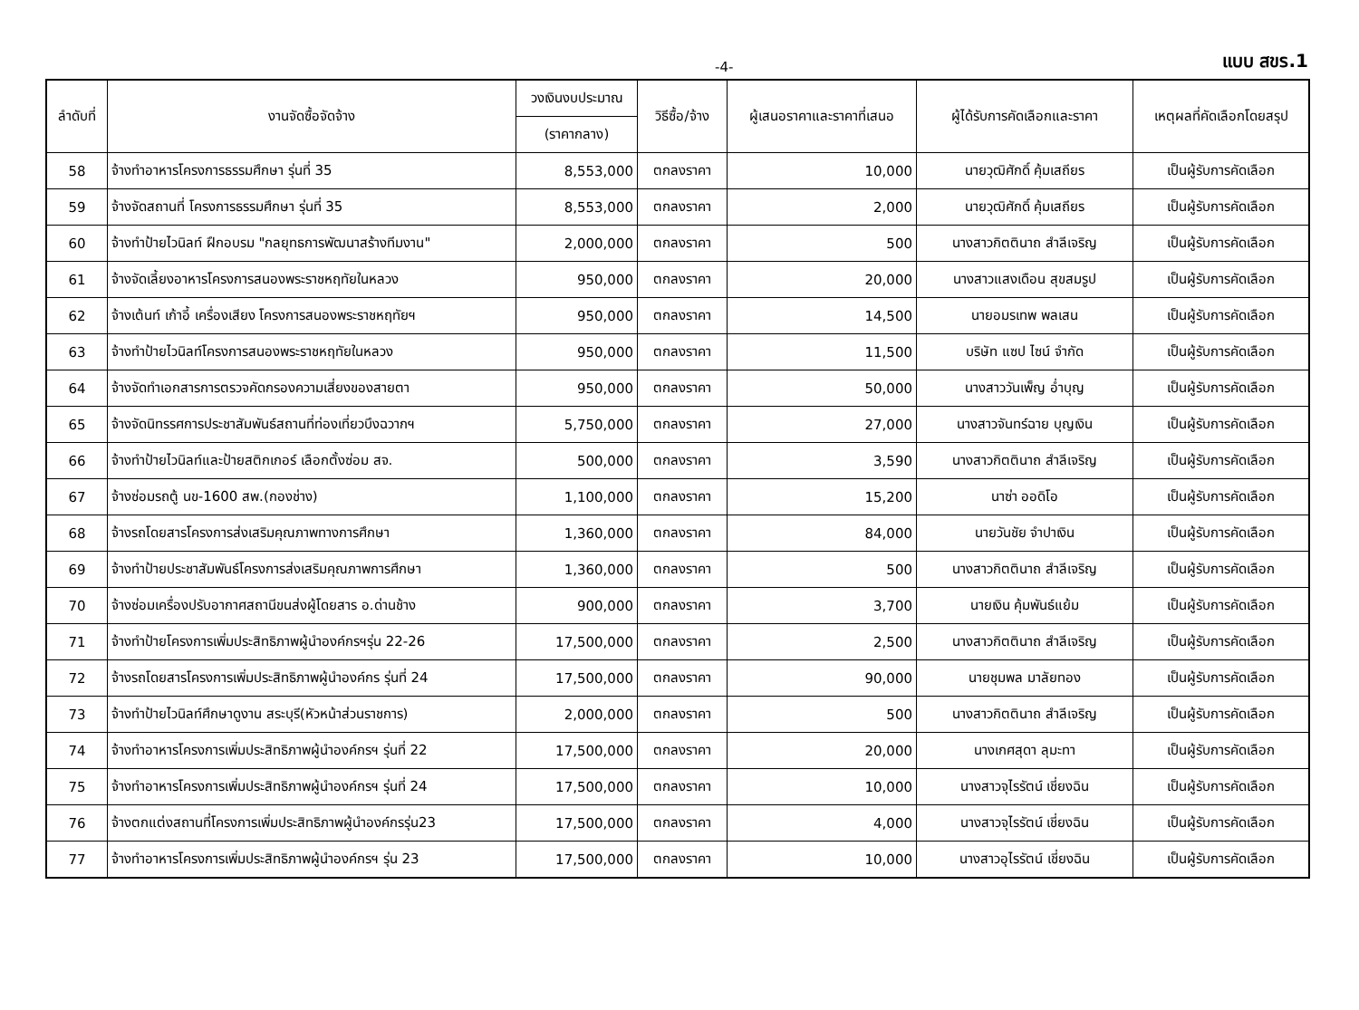-4- แบบ สขร.1
| ลำดับที่ | งานจัดซื้อจัดจ้าง | วงเงินงบประมาณ | วิธีซื้อ/จ้าง | ผู้เสนอราคาและราคาที่เสนอ | ผู้ได้รับการคัดเลือกและราคา | เหตุผลที่คัดเลือกโดยสรุป |
| --- | --- | --- | --- | --- | --- | --- |
| | | (ราคากลาง) | | | | |
| 58 | จ้างทำอาหารโครงการธรรมศึกษา รุ่นที่ 35 | 8,553,000 | ตกลงราคา | 10,000 | นายวุฒิศักดิ์ คุ้มเสถียร | เป็นผู้รับการคัดเลือก |
| 59 | จ้างจัดสถานที่ โครงการธรรมศึกษา รุ่นที่ 35 | 8,553,000 | ตกลงราคา | 2,000 | นายวุฒิศักดิ์ คุ้มเสถียร | เป็นผู้รับการคัดเลือก |
| 60 | จ้างทำป้ายไวนิลท์ ฝึกอบรม "กลยุทธการพัฒนาสร้างทีมงาน" | 2,000,000 | ตกลงราคา | 500 | นางสาวกิตตินาถ สำลีเจริญ | เป็นผู้รับการคัดเลือก |
| 61 | จ้างจัดเลี้ยงอาหารโครงการสนองพระราชหฤทัยในหลวง | 950,000 | ตกลงราคา | 20,000 | นางสาวแสงเดือน สุขสมรูป | เป็นผู้รับการคัดเลือก |
| 62 | จ้างเต้นท์ เก้าอี้ เครื่องเสียง โครงการสนองพระราชหฤทัยฯ | 950,000 | ตกลงราคา | 14,500 | นายอมรเทพ พลเสน | เป็นผู้รับการคัดเลือก |
| 63 | จ้างทำป้ายไวนิลท์โครงการสนองพระราชหฤทัยในหลวง | 950,000 | ตกลงราคา | 11,500 | บริษัท แซป ไซน์ จำกัด | เป็นผู้รับการคัดเลือก |
| 64 | จ้างจัดทำเอกสารการตรวจคัดกรองความเสี่ยงของสายตา | 950,000 | ตกลงราคา | 50,000 | นางสาววันเพ็ญ อ่ำบุญ | เป็นผู้รับการคัดเลือก |
| 65 | จ้างจัดนิทรรศการประชาสัมพันธ์สถานที่ท่องเที่ยวบึงฉวากฯ | 5,750,000 | ตกลงราคา | 27,000 | นางสาวจันทร์ฉาย บุญเงิน | เป็นผู้รับการคัดเลือก |
| 66 | จ้างทำป้ายไวนิลท์และป้ายสติกเกอร์ เลือกตั้งซ่อม สจ. | 500,000 | ตกลงราคา | 3,590 | นางสาวกิตตินาถ สำลีเจริญ | เป็นผู้รับการคัดเลือก |
| 67 | จ้างซ่อมรถตู้ นข-1600 สพ.(กองช่าง) | 1,100,000 | ตกลงราคา | 15,200 | นาซ่า ออดิโอ | เป็นผู้รับการคัดเลือก |
| 68 | จ้างรถโดยสารโครงการส่งเสริมคุณภาพทางการศึกษา | 1,360,000 | ตกลงราคา | 84,000 | นายวันชัย จำปาเงิน | เป็นผู้รับการคัดเลือก |
| 69 | จ้างทำป้ายประชาสัมพันธ์โครงการส่งเสริมคุณภาพการศึกษา | 1,360,000 | ตกลงราคา | 500 | นางสาวกิตตินาถ สำลีเจริญ | เป็นผู้รับการคัดเลือก |
| 70 | จ้างซ่อมเครื่องปรับอากาศสถานีขนส่งผู้โดยสาร อ.ด่านช้าง | 900,000 | ตกลงราคา | 3,700 | นายเงิน คุ้มพันธ์แย้ม | เป็นผู้รับการคัดเลือก |
| 71 | จ้างทำป้ายโครงการเพิ่มประสิทธิภาพผู้นำองค์กรฯรุ่น 22-26 | 17,500,000 | ตกลงราคา | 2,500 | นางสาวกิตตินาถ สำลีเจริญ | เป็นผู้รับการคัดเลือก |
| 72 | จ้างรถโดยสารโครงการเพิ่มประสิทธิภาพผู้นำองค์กร รุ่นที่ 24 | 17,500,000 | ตกลงราคา | 90,000 | นายชุมพล มาลัยทอง | เป็นผู้รับการคัดเลือก |
| 73 | จ้างทำป้ายไวนิลท์ศึกษาดูงาน สระบุรี(หัวหน้าส่วนราชการ) | 2,000,000 | ตกลงราคา | 500 | นางสาวกิตตินาถ สำลีเจริญ | เป็นผู้รับการคัดเลือก |
| 74 | จ้างทำอาหารโครงการเพิ่มประสิทธิภาพผู้นำองค์กรฯ รุ่นที่ 22 | 17,500,000 | ตกลงราคา | 20,000 | นางเกศสุดา ลุมะทา | เป็นผู้รับการคัดเลือก |
| 75 | จ้างทำอาหารโครงการเพิ่มประสิทธิภาพผู้นำองค์กรฯ รุ่นที่ 24 | 17,500,000 | ตกลงราคา | 10,000 | นางสาวจุไรรัตน์ เชี่ยงฉิน | เป็นผู้รับการคัดเลือก |
| 76 | จ้างตกแต่งสถานที่โครงการเพิ่มประสิทธิภาพผู้นำองค์กรรุ่น23 | 17,500,000 | ตกลงราคา | 4,000 | นางสาวจุไรรัตน์ เชี่ยงฉิน | เป็นผู้รับการคัดเลือก |
| 77 | จ้างทำอาหารโครงการเพิ่มประสิทธิภาพผู้นำองค์กรฯ รุ่น 23 | 17,500,000 | ตกลงราคา | 10,000 | นางสาวอุไรรัตน์ เชี่ยงฉิน | เป็นผู้รับการคัดเลือก |